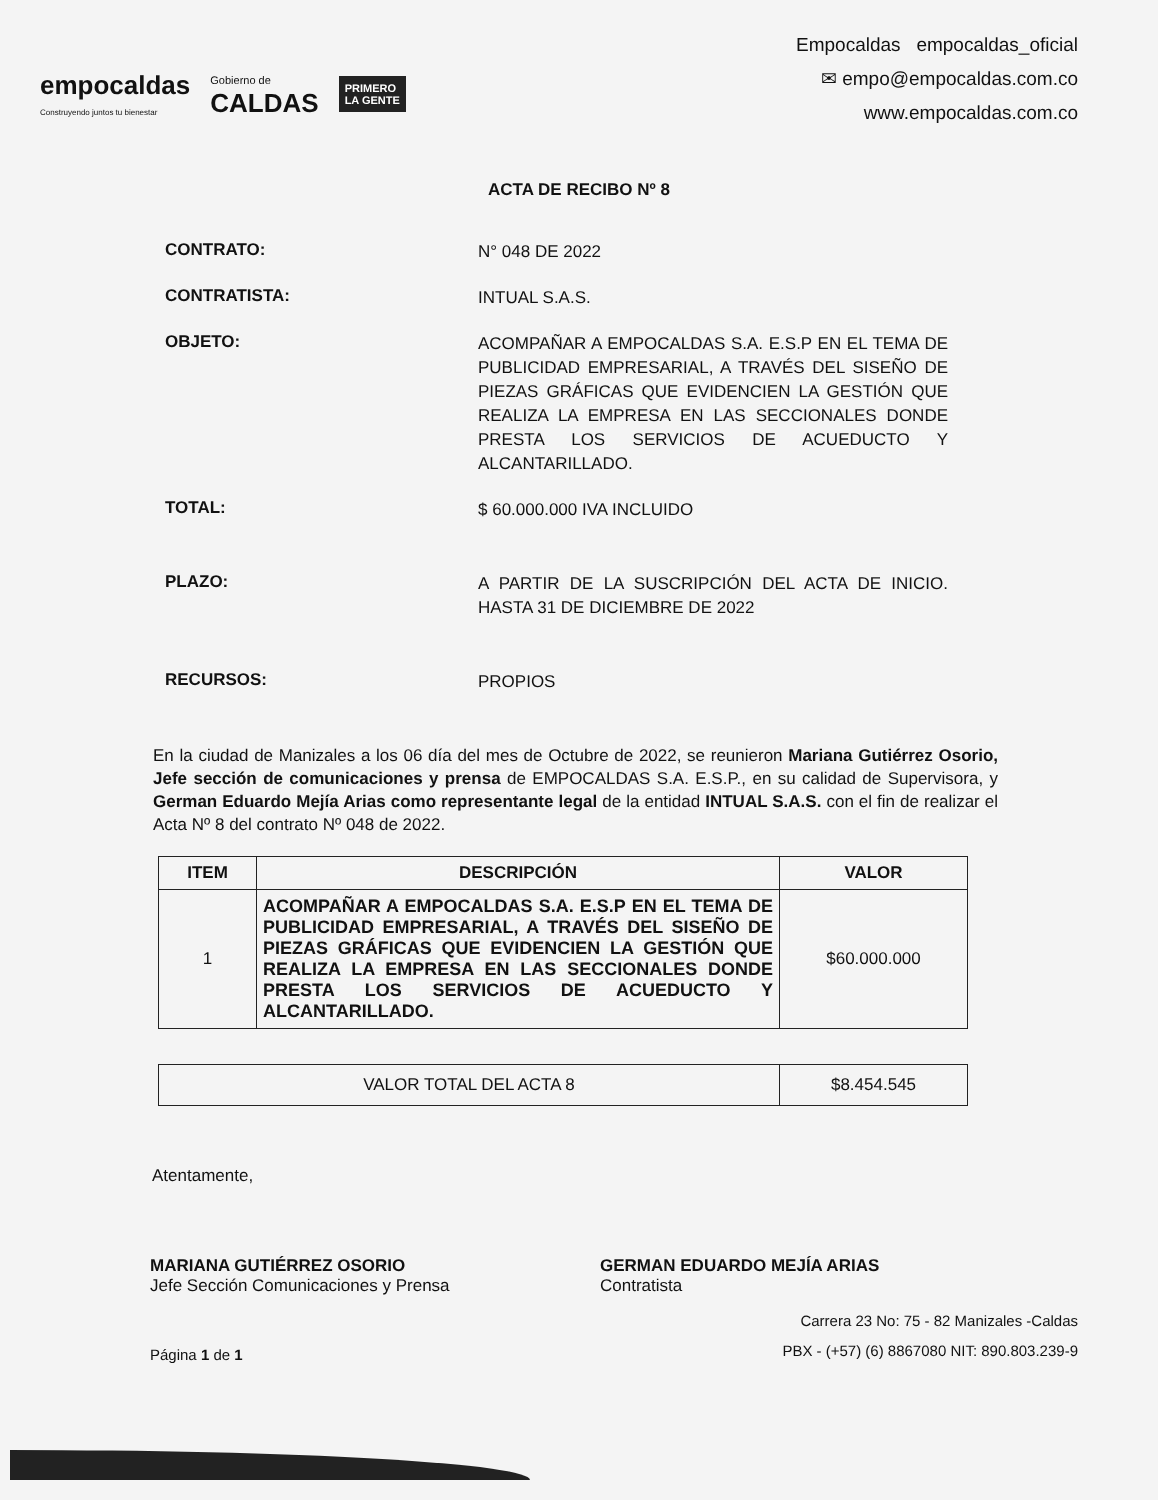empocaldas
Construyendo juntos tu bienestar
Gobierno de
CALDAS
PRIMERO
LA GENTE
Empocaldas empocaldas_oficial
✉ empo@empocaldas.com.co
www.empocaldas.com.co
ACTA DE RECIBO Nº 8
CONTRATO:
N° 048 DE 2022
CONTRATISTA:
INTUAL S.A.S.
OBJETO:
ACOMPAÑAR A EMPOCALDAS S.A. E.S.P EN EL TEMA DE PUBLICIDAD EMPRESARIAL, A TRAVÉS DEL SISEÑO DE PIEZAS GRÁFICAS QUE EVIDENCIEN LA GESTIÓN QUE REALIZA LA EMPRESA EN LAS SECCIONALES DONDE PRESTA LOS SERVICIOS DE ACUEDUCTO Y ALCANTARILLADO.
TOTAL:
$ 60.000.000 IVA INCLUIDO
PLAZO:
A PARTIR DE LA SUSCRIPCIÓN DEL ACTA DE INICIO. HASTA 31 DE DICIEMBRE DE 2022
RECURSOS:
PROPIOS
En la ciudad de Manizales a los 06 día del mes de Octubre de 2022, se reunieron Mariana Gutiérrez Osorio, Jefe sección de comunicaciones y prensa de EMPOCALDAS S.A. E.S.P., en su calidad de Supervisora, y German Eduardo Mejía Arias como representante legal de la entidad INTUAL S.A.S. con el fin de realizar el Acta Nº 8 del contrato Nº 048 de 2022.
| ITEM | DESCRIPCIÓN | VALOR |
| --- | --- | --- |
| 1 | ACOMPAÑAR A EMPOCALDAS S.A. E.S.P EN EL TEMA DE PUBLICIDAD EMPRESARIAL, A TRAVÉS DEL SISEÑO DE PIEZAS GRÁFICAS QUE EVIDENCIEN LA GESTIÓN QUE REALIZA LA EMPRESA EN LAS SECCIONALES DONDE PRESTA LOS SERVICIOS DE ACUEDUCTO Y ALCANTARILLADO. | $60.000.000 |
| VALOR TOTAL DEL ACTA 8 | $8.454.545 |
Atentamente,
MARIANA GUTIÉRREZ OSORIO
Jefe Sección Comunicaciones y Prensa
GERMAN EDUARDO MEJÍA ARIAS
Contratista
Página 1 de 1
Carrera 23 No: 75 - 82 Manizales -Caldas
PBX - (+57) (6) 8867080 NIT: 890.803.239-9